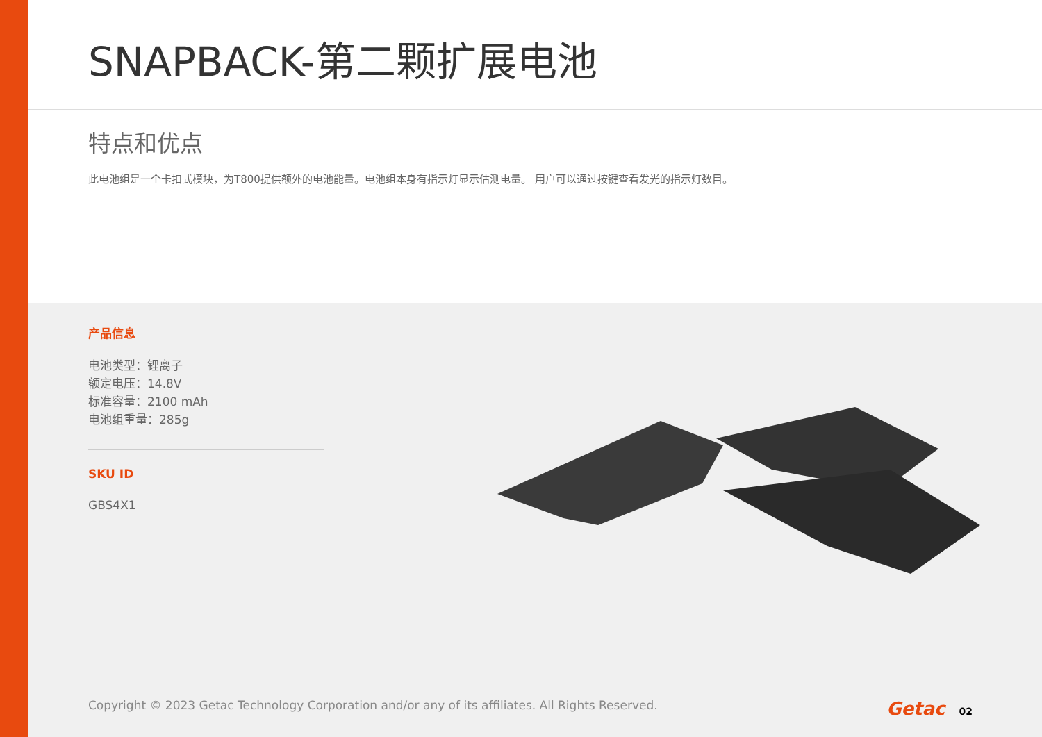SNAPBACK-第二颗扩展电池
特点和优点
此电池组是一个卡扣式模块，为T800提供额外的电池能量。电池组本身有指示灯显示估测电量。 用户可以通过按键查看发光的指示灯数目。
产品信息
电池类型：锂离子
额定电压：14.8V
标准容量：2100 mAh
电池组重量：285g
SKU ID
GBS4X1
Copyright © 2023 Getac Technology Corporation and/or any of its affiliates. All Rights Reserved. Getac 02